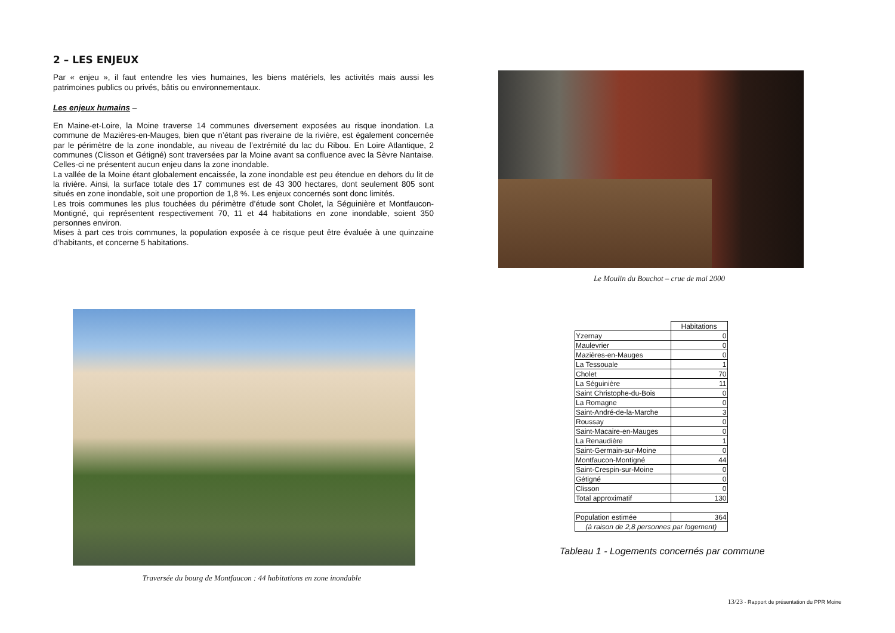2 – LES ENJEUX
Par « enjeu », il faut entendre les vies humaines, les biens matériels, les activités mais aussi les patrimoines publics ou privés, bâtis ou environnementaux.
Les enjeux humains –
En Maine-et-Loire, la Moine traverse 14 communes diversement exposées au risque inondation. La commune de Mazières-en-Mauges, bien que n’étant pas riveraine de la rivière, est également concernée par le périmètre de la zone inondable, au niveau de l’extrémité du lac du Ribou. En Loire Atlantique, 2 communes (Clisson et Gétigné) sont traversées par la Moine avant sa confluence avec la Sèvre Nantaise. Celles-ci ne présentent aucun enjeu dans la zone inondable.
La vallée de la Moine étant globalement encaissée, la zone inondable est peu étendue en dehors du lit de la rivière. Ainsi, la surface totale des 17 communes est de 43 300 hectares, dont seulement 805 sont situés en zone inondable, soit une proportion de 1,8 %. Les enjeux concernés sont donc limités.
Les trois communes les plus touchées du périmètre d’étude sont Cholet, la Séguinière et Montfaucon-Montigné, qui représentent respectivement 70, 11 et 44 habitations en zone inondable, soient 350 personnes environ.
Mises à part ces trois communes, la population exposée à ce risque peut être évaluée à une quinzaine d’habitants, et concerne 5 habitations.
Le Moulin du Bouchot – crue de mai 2000
Traversée du bourg de Montfaucon : 44 habitations en zone inondable
| | Habitations |
| Yzernay | 0 |
| Maulevrier | 0 |
| Mazières-en-Mauges | 0 |
| La Tessouale | 1 |
| Cholet | 70 |
| La Séguinière | 11 |
| Saint Christophe-du-Bois | 0 |
| La Romagne | 0 |
| Saint-André-de-la-Marche | 3 |
| Roussay | 0 |
| Saint-Macaire-en-Mauges | 0 |
| La Renaudière | 1 |
| Saint-Germain-sur-Moine | 0 |
| Montfaucon-Montigné | 44 |
| Saint-Crespin-sur-Moine | 0 |
| Gétigné | 0 |
| Clisson | 0 |
| Total approximatif | 130 |
| Population estimée | 364 |
| (à raison de 2,8 personnes par logement) | |
Tableau 1 - Logements concernés par commune
13/23 - Rapport de présentation du PPR Moine